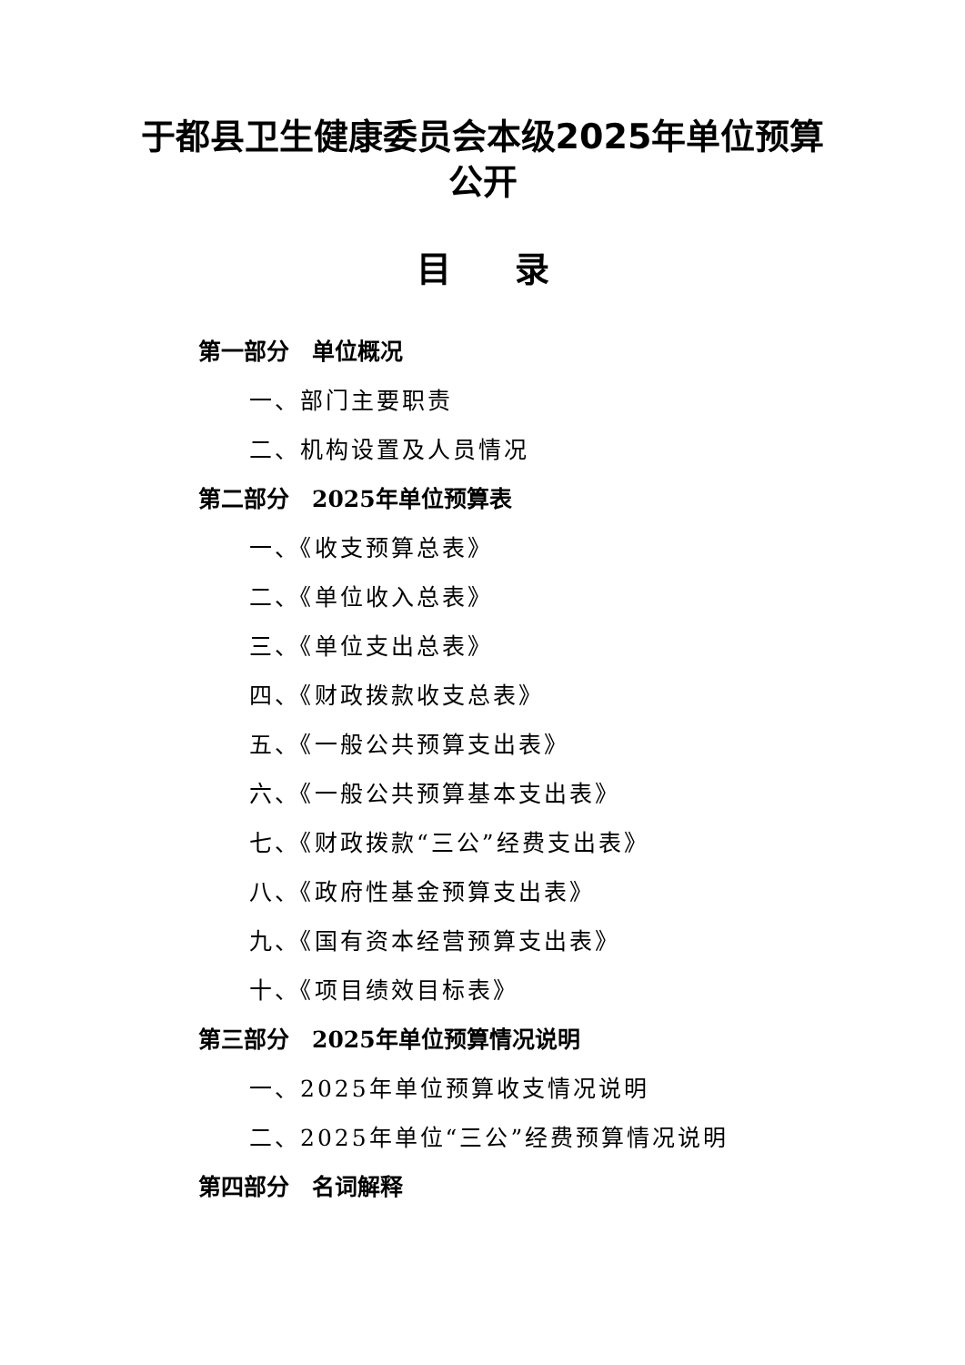于都县卫生健康委员会本级2025年单位预算公开
目录
第一部分　单位概况
一、部门主要职责
二、机构设置及人员情况
第二部分　2025年单位预算表
一、《收支预算总表》
二、《单位收入总表》
三、《单位支出总表》
四、《财政拨款收支总表》
五、《一般公共预算支出表》
六、《一般公共预算基本支出表》
七、《财政拨款“三公”经费支出表》
八、《政府性基金预算支出表》
九、《国有资本经营预算支出表》
十、《项目绩效目标表》
第三部分　2025年单位预算情况说明
一、2025年单位预算收支情况说明
二、2025年单位“三公”经费预算情况说明
第四部分　名词解释